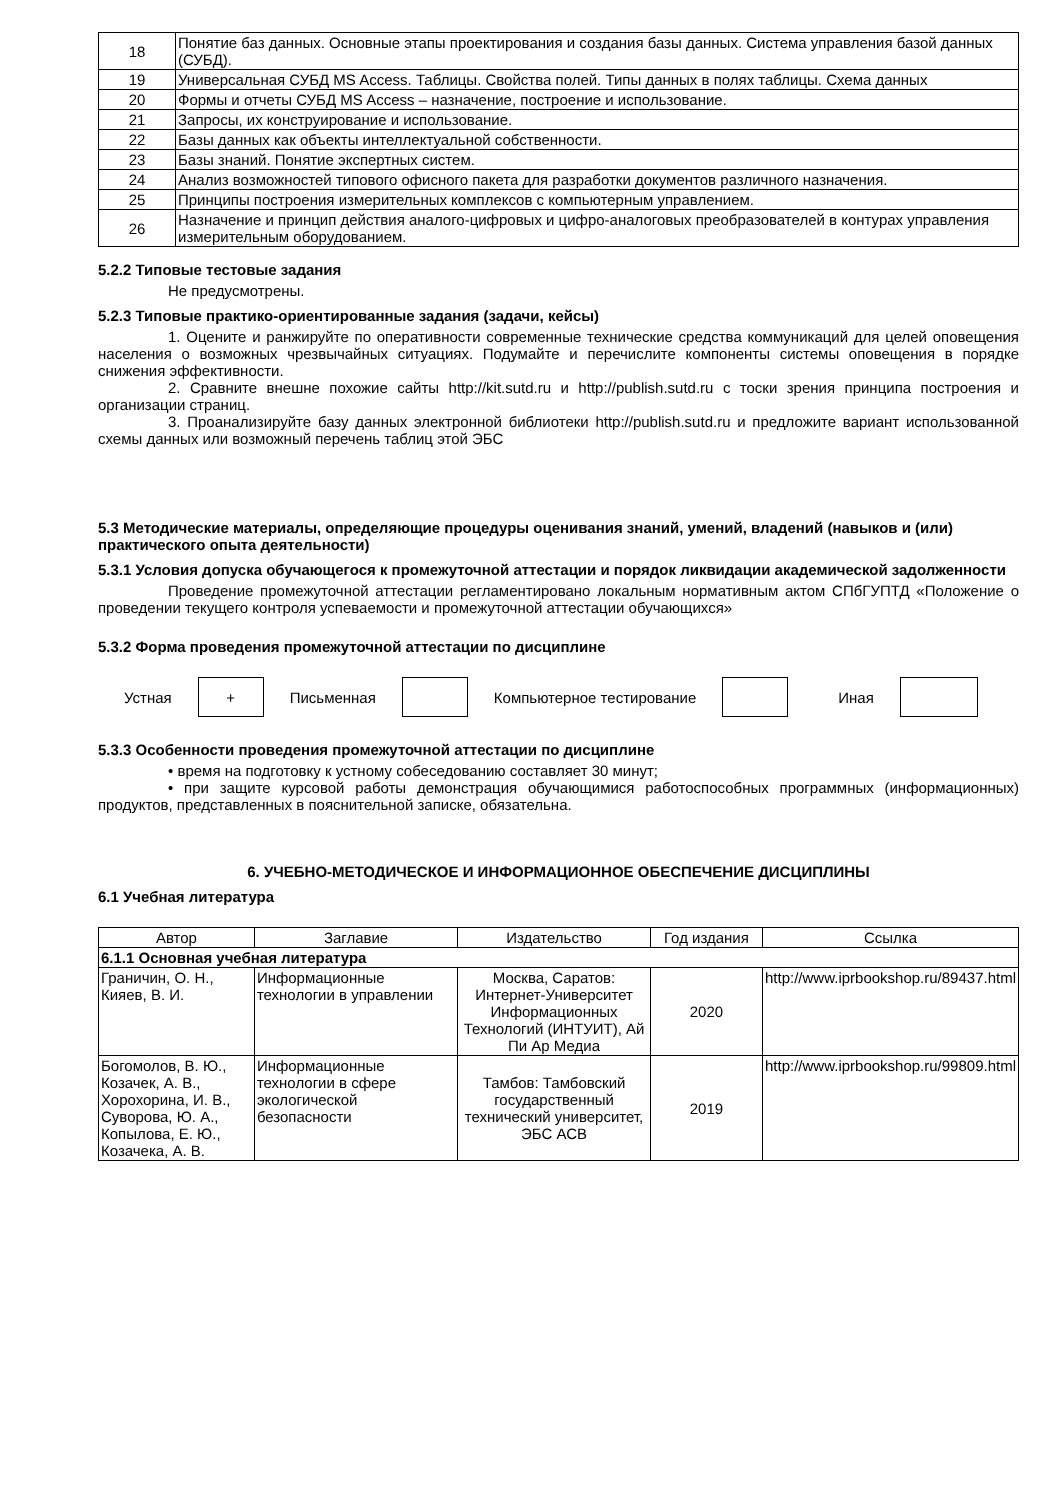| 18 | Понятие баз данных. Основные этапы проектирования и создания базы данных. Система управления базой данных (СУБД). |
| 19 | Универсальная СУБД MS Access. Таблицы. Свойства полей. Типы данных в полях таблицы. Схема данных |
| 20 | Формы и отчеты СУБД MS Access – назначение, построение и использование. |
| 21 | Запросы, их конструирование и использование. |
| 22 | Базы данных как объекты интеллектуальной собственности. |
| 23 | Базы знаний. Понятие экспертных систем. |
| 24 | Анализ возможностей типового офисного пакета для разработки документов различного назначения. |
| 25 | Принципы построения измерительных комплексов с компьютерным управлением. |
| 26 | Назначение и принцип действия аналого-цифровых и цифро-аналоговых преобразователей в контурах управления измерительным оборудованием. |
5.2.2 Типовые тестовые задания
Не предусмотрены.
5.2.3 Типовые практико-ориентированные задания (задачи, кейсы)
1. Оцените и ранжируйте по оперативности современные технические средства коммуникаций для целей оповещения населения о возможных чрезвычайных ситуациях. Подумайте и перечислите компоненты системы оповещения в порядке снижения эффективности.
2. Сравните внешне похожие сайты http://kit.sutd.ru и http://publish.sutd.ru с тоски зрения принципа построения и организации страниц.
3. Проанализируйте базу данных электронной библиотеки http://publish.sutd.ru и предложите вариант использованной схемы данных или возможный перечень таблиц этой ЭБС
5.3 Методические материалы, определяющие процедуры оценивания знаний, умений, владений (навыков и (или) практического опыта деятельности)
5.3.1 Условия допуска обучающегося к промежуточной аттестации и порядок ликвидации академической задолженности
Проведение промежуточной аттестации регламентировано локальным нормативным актом СПбГУПТД «Положение о проведении текущего контроля успеваемости и промежуточной аттестации обучающихся»
5.3.2 Форма проведения промежуточной аттестации по дисциплине
Устная
+
Письменная Компьютерное тестирование Иная
5.3.3 Особенности проведения промежуточной аттестации по дисциплине
• время на подготовку к устному собеседованию составляет 30 минут;
• при защите курсовой работы демонстрация обучающимися работоспособных программных (информационных) продуктов, представленных в пояснительной записке, обязательна.
6. УЧЕБНО-МЕТОДИЧЕСКОЕ И ИНФОРМАЦИОННОЕ ОБЕСПЕЧЕНИЕ ДИСЦИПЛИНЫ
6.1 Учебная литература
| Автор | Заглавие | Издательство | Год издания | Ссылка |
| --- | --- | --- | --- | --- |
| 6.1.1 Основная учебная литература | | | | |
| Граничин, О. Н., Кияев, В. И. | Информационные технологии в управлении | Москва, Саратов: Интернет-Университет Информационных Технологий (ИНТУИТ), Ай Пи Ар Медиа | 2020 | http://www.iprbookshop.ru/89437.html |
| Богомолов, В. Ю., Козачек, А. В., Хорохорина, И. В., Суворова, Ю. А., Копылова, Е. Ю., Козачека, А. В. | Информационные технологии в сфере экологической безопасности | Тамбов: Тамбовский государственный технический университет, ЭБС АСВ | 2019 | http://www.iprbookshop.ru/99809.html |